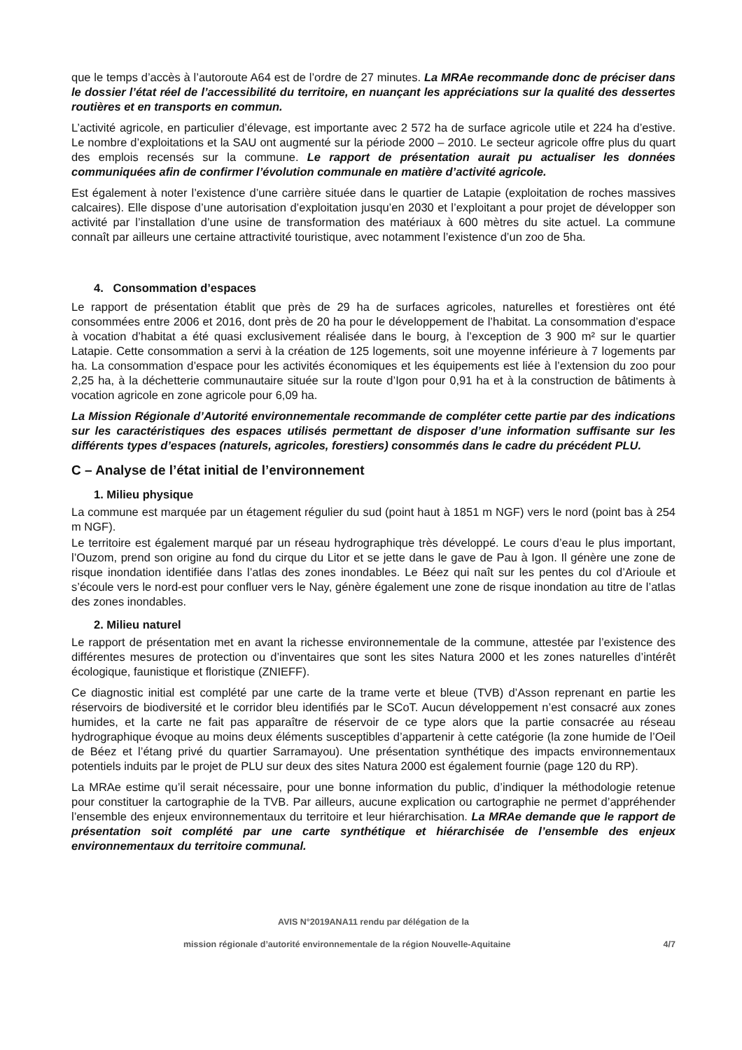que le temps d’accès à l’autoroute A64 est de l’ordre de 27 minutes. La MRAe recommande donc de préciser dans le dossier l’état réel de l’accessibilité du territoire, en nuançant les appréciations sur la qualité des dessertes routières et en transports en commun.
L’activité agricole, en particulier d’élevage, est importante avec 2 572 ha de surface agricole utile et 224 ha d’estive. Le nombre d’exploitations et la SAU ont augmenté sur la période 2000 – 2010. Le secteur agricole offre plus du quart des emplois recensés sur la commune. Le rapport de présentation aurait pu actualiser les données communiquées afin de confirmer l’évolution communale en matière d’activité agricole.
Est également à noter l’existence d’une carrière située dans le quartier de Latapie (exploitation de roches massives calcaires). Elle dispose d’une autorisation d’exploitation jusqu’en 2030 et l’exploitant a pour projet de développer son activité par l’installation d’une usine de transformation des matériaux à 600 mètres du site actuel. La commune connaît par ailleurs une certaine attractivité touristique, avec notamment l’existence d’un zoo de 5ha.
4. Consommation d’espaces
Le rapport de présentation établit que près de 29 ha de surfaces agricoles, naturelles et forestières ont été consommées entre 2006 et 2016, dont près de 20 ha pour le développement de l’habitat. La consommation d’espace à vocation d’habitat a été quasi exclusivement réalisée dans le bourg, à l’exception de 3 900 m² sur le quartier Latapie. Cette consommation a servi à la création de 125 logements, soit une moyenne inférieure à 7 logements par ha. La consommation d’espace pour les activités économiques et les équipements est liée à l’extension du zoo pour 2,25 ha, à la déchetterie communautaire située sur la route d’Igon pour 0,91 ha et à la construction de bâtiments à vocation agricole en zone agricole pour 6,09 ha.
La Mission Régionale d’Autorité environnementale recommande de compléter cette partie par des indications sur les caractéristiques des espaces utilisés permettant de disposer d’une information suffisante sur les différents types d’espaces (naturels, agricoles, forestiers) consommés dans le cadre du précédent PLU.
C – Analyse de l’état initial de l’environnement
1. Milieu physique
La commune est marquée par un étagement régulier du sud (point haut à 1851 m NGF) vers le nord (point bas à 254 m NGF).
Le territoire est également marqué par un réseau hydrographique très développé. Le cours d’eau le plus important, l’Ouzom, prend son origine au fond du cirque du Litor et se jette dans le gave de Pau à Igon. Il génère une zone de risque inondation identifiée dans l’atlas des zones inondables. Le Béez qui naît sur les pentes du col d’Arioule et s’écoule vers le nord-est pour confluer vers le Nay, génère également une zone de risque inondation au titre de l’atlas des zones inondables.
2. Milieu naturel
Le rapport de présentation met en avant la richesse environnementale de la commune, attestée par l’existence des différentes mesures de protection ou d’inventaires que sont les sites Natura 2000 et les zones naturelles d’intérêt écologique, faunistique et floristique (ZNIEFF).
Ce diagnostic initial est complété par une carte de la trame verte et bleue (TVB) d’Asson reprenant en partie les réservoirs de biodiversité et le corridor bleu identifiés par le SCoT. Aucun développement n’est consacré aux zones humides, et la carte ne fait pas apparaître de réservoir de ce type alors que la partie consacrée au réseau hydrographique évoque au moins deux éléments susceptibles d’appartenir à cette catégorie (la zone humide de l’Oeil de Béez et l’étang privé du quartier Sarramayou). Une présentation synthétique des impacts environnementaux potentiels induits par le projet de PLU sur deux des sites Natura 2000 est également fournie (page 120 du RP).
La MRAe estime qu’il serait nécessaire, pour une bonne information du public, d’indiquer la méthodologie retenue pour constituer la cartographie de la TVB. Par ailleurs, aucune explication ou cartographie ne permet d’appréhender l’ensemble des enjeux environnementaux du territoire et leur hiérarchisation. La MRAe demande que le rapport de présentation soit complété par une carte synthétique et hiérarchisée de l’ensemble des enjeux environnementaux du territoire communal.
AVIS N°2019ANA11 rendu par délégation de la
mission régionale d’autorité environnementale de la région Nouvelle-Aquitaine 4/7